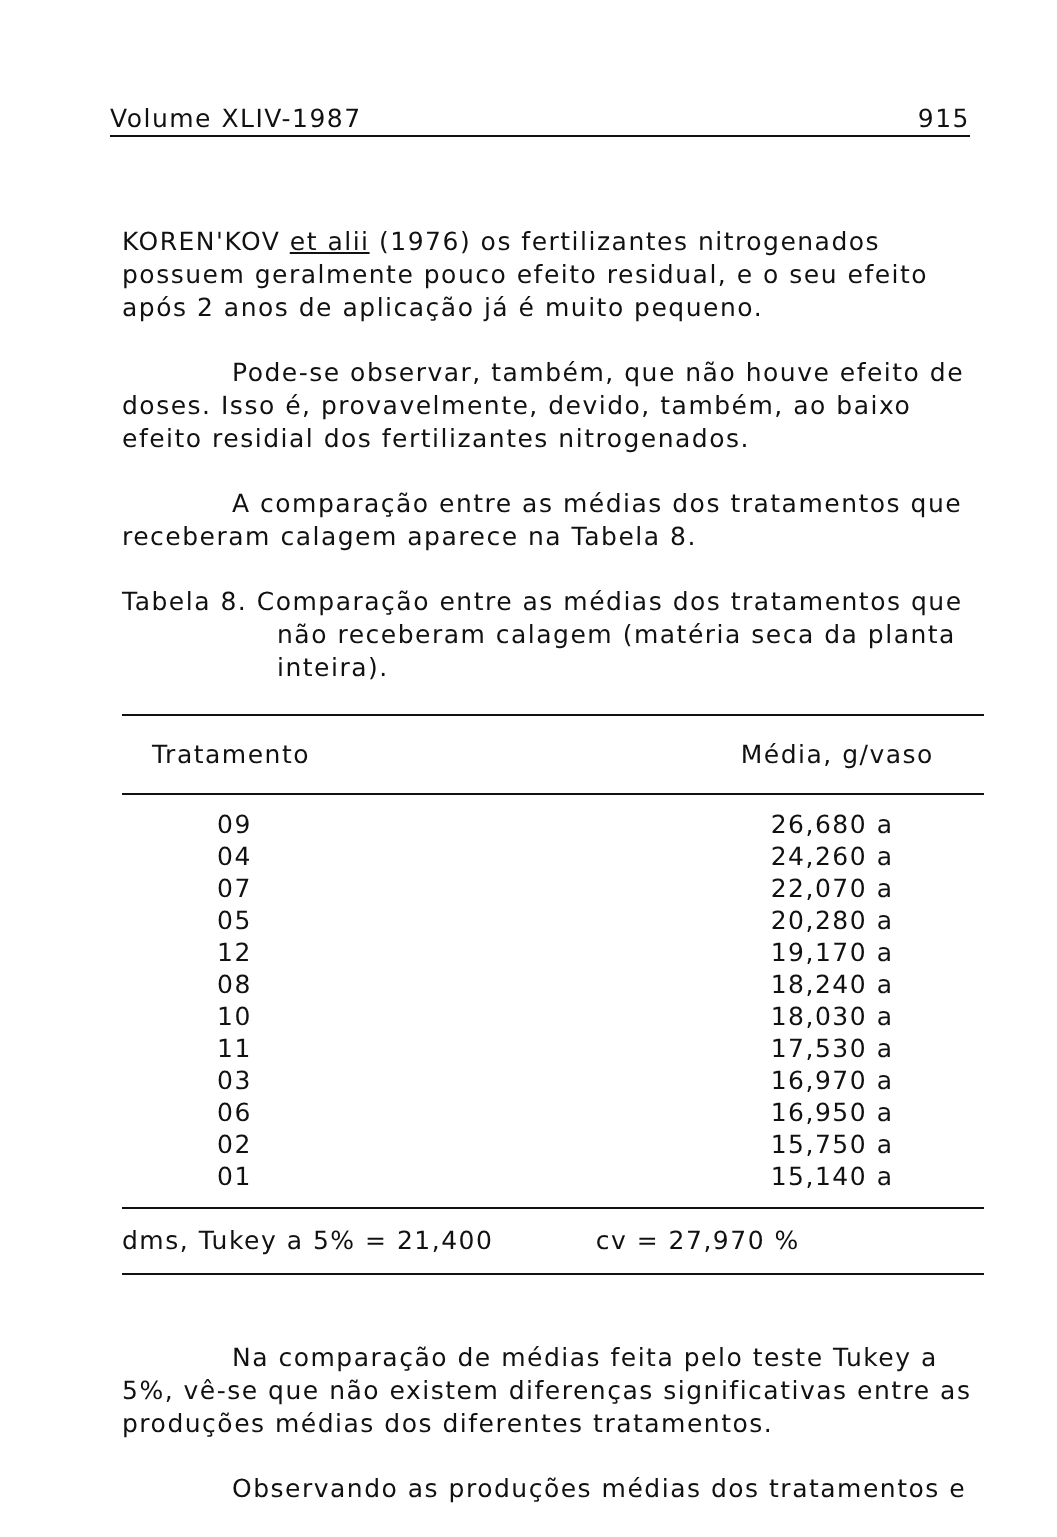Volume XLIV-1987 915
KOREN'KOV et alii (1976) os fertilizantes nitrogenados possuem geralmente pouco efeito residual, e o seu efeito após 2 anos de aplicação já é muito pequeno.
Pode-se observar, também, que não houve efeito de doses. Isso é, provavelmente, devido, também, ao baixo efeito residial dos fertilizantes nitrogenados.
A comparação entre as médias dos tratamentos que receberam calagem aparece na Tabela 8.
Tabela 8. Comparação entre as médias dos tratamentos que não receberam calagem (matéria seca da planta inteira).
| Tratamento | Média, g/vaso |
| --- | --- |
| 09 | 26,680 a |
| 04 | 24,260 a |
| 07 | 22,070 a |
| 05 | 20,280 a |
| 12 | 19,170 a |
| 08 | 18,240 a |
| 10 | 18,030 a |
| 11 | 17,530 a |
| 03 | 16,970 a |
| 06 | 16,950 a |
| 02 | 15,750 a |
| 01 | 15,140 a |
| dms, Tukey a 5% = 21,400 | cv = 27,970 % |
Na comparação de médias feita pelo teste Tukey a 5%, vê-se que não existem diferenças significativas entre as produções médias dos diferentes tratamentos.
Observando as produções médias dos tratamentos e